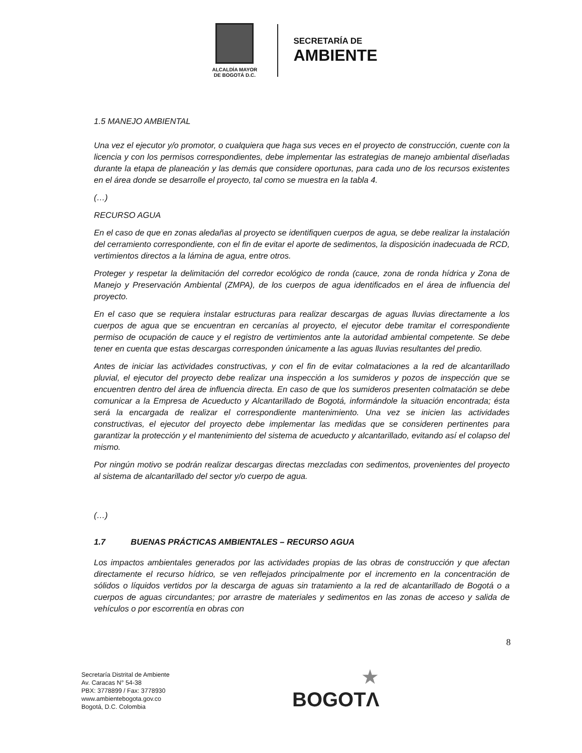ALCALDÍA MAYOR
DE BOGOTÁ D.C.
SECRETARÍA DE
AMBIENTE
1.5 MANEJO AMBIENTAL
Una vez el ejecutor y/o promotor, o cualquiera que haga sus veces en el proyecto de construcción, cuente con la licencia y con los permisos correspondientes, debe implementar las estrategias de manejo ambiental diseñadas durante la etapa de planeación y las demás que considere oportunas, para cada uno de los recursos existentes en el área donde se desarrolle el proyecto, tal como se muestra en la tabla 4.
(…)
RECURSO AGUA
En el caso de que en zonas aledañas al proyecto se identifiquen cuerpos de agua, se debe realizar la instalación del cerramiento correspondiente, con el fin de evitar el aporte de sedimentos, la disposición inadecuada de RCD, vertimientos directos a la lámina de agua, entre otros.
Proteger y respetar la delimitación del corredor ecológico de ronda (cauce, zona de ronda hídrica y Zona de Manejo y Preservación Ambiental (ZMPA), de los cuerpos de agua identificados en el área de influencia del proyecto.
En el caso que se requiera instalar estructuras para realizar descargas de aguas lluvias directamente a los cuerpos de agua que se encuentran en cercanías al proyecto, el ejecutor debe tramitar el correspondiente permiso de ocupación de cauce y el registro de vertimientos ante la autoridad ambiental competente. Se debe tener en cuenta que estas descargas corresponden únicamente a las aguas lluvias resultantes del predio.
Antes de iniciar las actividades constructivas, y con el fin de evitar colmataciones a la red de alcantarillado pluvial, el ejecutor del proyecto debe realizar una inspección a los sumideros y pozos de inspección que se encuentren dentro del área de influencia directa. En caso de que los sumideros presenten colmatación se debe comunicar a la Empresa de Acueducto y Alcantarillado de Bogotá, informándole la situación encontrada; ésta será la encargada de realizar el correspondiente mantenimiento. Una vez se inicien las actividades constructivas, el ejecutor del proyecto debe implementar las medidas que se consideren pertinentes para garantizar la protección y el mantenimiento del sistema de acueducto y alcantarillado, evitando así el colapso del mismo.
Por ningún motivo se podrán realizar descargas directas mezcladas con sedimentos, provenientes del proyecto al sistema de alcantarillado del sector y/o cuerpo de agua.
(…)
1.7 BUENAS PRÁCTICAS AMBIENTALES – RECURSO AGUA
Los impactos ambientales generados por las actividades propias de las obras de construcción y que afectan directamente el recurso hídrico, se ven reflejados principalmente por el incremento en la concentración de sólidos o líquidos vertidos por la descarga de aguas sin tratamiento a la red de alcantarillado de Bogotá o a cuerpos de aguas circundantes; por arrastre de materiales y sedimentos en las zonas de acceso y salida de vehículos o por escorrentía en obras con
8
Secretaría Distrital de Ambiente
Av. Caracas N° 54-38
PBX: 3778899 / Fax: 3778930
www.ambientebogota.gov.co
Bogotá, D.C. Colombia
★
BOGOTΛ